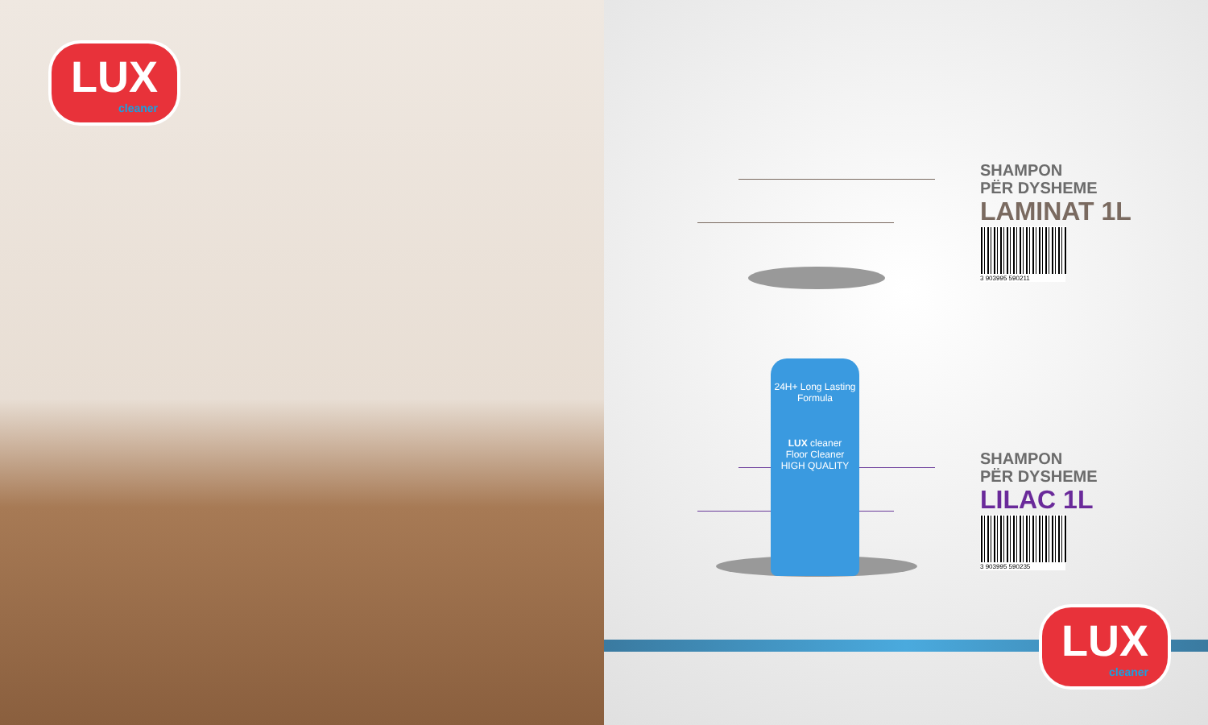LUX cleaner
SHAMPON
PËR DYSHEME
LAMINAT 1L
3 903995 590211
24H+ Long Lasting Formula
LUX cleaner
Floor Cleaner
HIGH QUALITY
SHAMPON
PËR DYSHEME
LILAC 1L
3 903995 590235
LUX cleaner